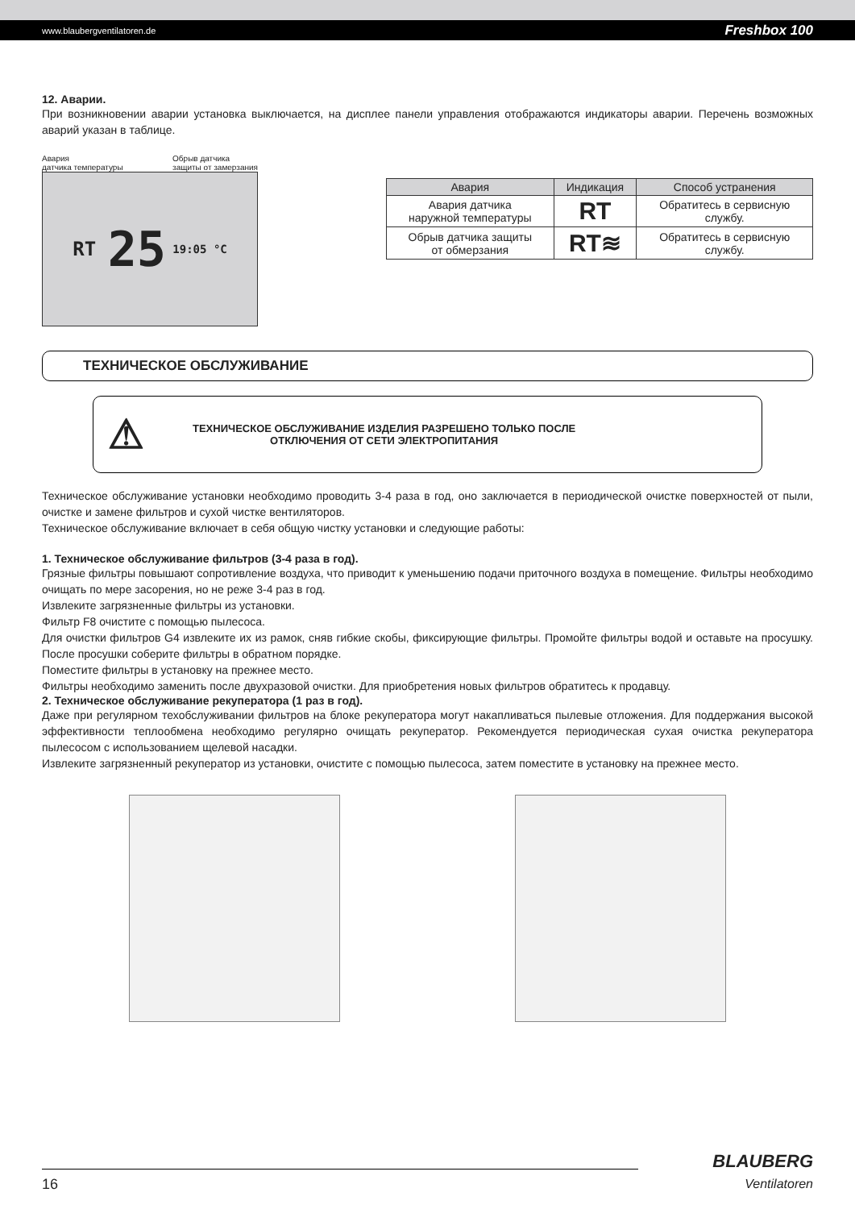www.blaubergventilatoren.de Freshbox 100
12. Аварии.
При возникновении аварии установка выключается, на дисплее панели управления отображаются индикаторы аварии. Перечень возможных аварий указан в таблице.
Авария
датчика температуры Обрыв датчика
защиты от замерзания
RT 25 19:05 °C
| Авария | Индикация | Способ устранения |
| --- | --- | --- |
| Авария датчика наружной температуры | RT | Обратитесь в сервисную службу. |
| Обрыв датчика защиты от обмерзания | RT≋ | Обратитесь в сервисную службу. |
ТЕХНИЧЕСКОЕ ОБСЛУЖИВАНИЕ
⚠ ТЕХНИЧЕСКОЕ ОБСЛУЖИВАНИЕ ИЗДЕЛИЯ РАЗРЕШЕНО ТОЛЬКО ПОСЛЕ
ОТКЛЮЧЕНИЯ ОТ СЕТИ ЭЛЕКТРОПИТАНИЯ
Техническое обслуживание установки необходимо проводить 3-4 раза в год, оно заключается в периодической очистке поверхностей от пыли, очистке и замене фильтров и сухой чистке вентиляторов.
Техническое обслуживание включает в себя общую чистку установки и следующие работы:
1. Техническое обслуживание фильтров (3-4 раза в год).
Грязные фильтры повышают сопротивление воздуха, что приводит к уменьшению подачи приточного воздуха в помещение. Фильтры необходимо очищать по мере засорения, но не реже 3-4 раз в год.
Извлеките загрязненные фильтры из установки.
Фильтр F8 очистите с помощью пылесоса.
Для очистки фильтров G4 извлеките их из рамок, сняв гибкие скобы, фиксирующие фильтры. Промойте фильтры водой и оставьте на просушку. После просушки соберите фильтры в обратном порядке.
Поместите фильтры в установку на прежнее место.
Фильтры необходимо заменить после двухразовой очистки. Для приобретения новых фильтров обратитесь к продавцу.
2. Техническое обслуживание рекуператора (1 раз в год).
Даже при регулярном техобслуживании фильтров на блоке рекуператора могут накапливаться пылевые отложения. Для поддержания высокой эффективности теплообмена необходимо регулярно очищать рекуператор. Рекомендуется периодическая сухая очистка рекуператора пылесосом с использованием щелевой насадки.
Извлеките загрязненный рекуператор из установки, очистите с помощью пылесоса, затем поместите в установку на прежнее место.
16 BLAUBERG
Ventilatoren